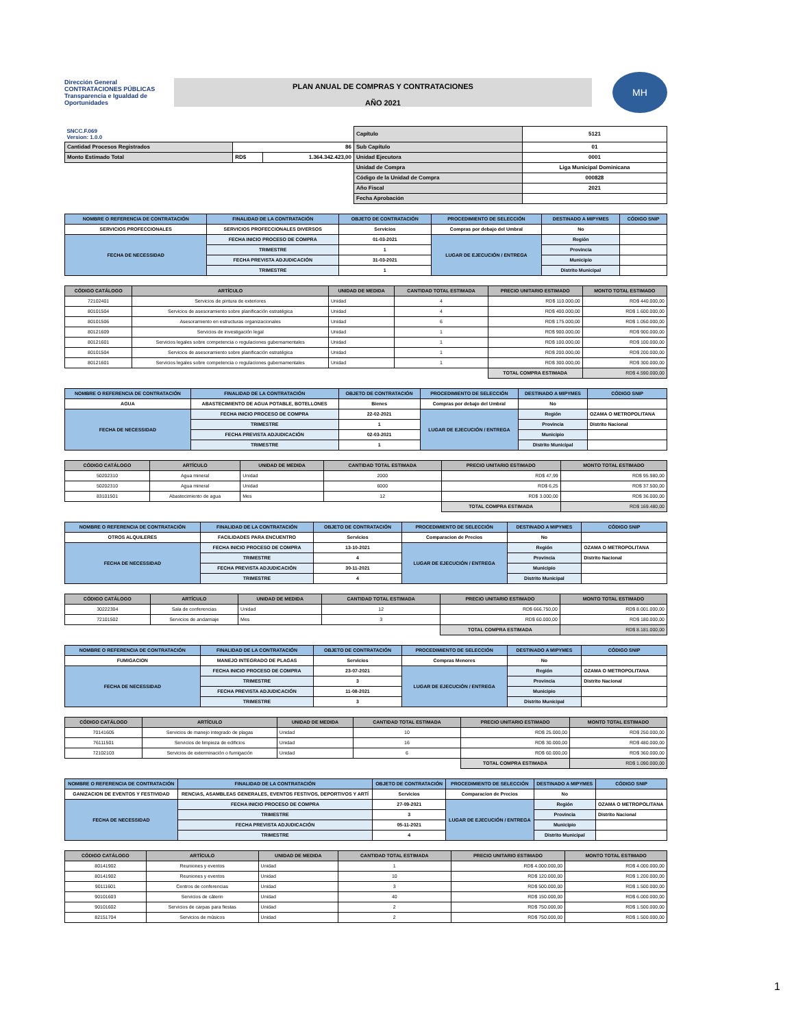Dirección General CONTRATACIONES PÚBLICAS
Transparencia e Igualdad de Oportunidades
PLAN ANUAL DE COMPRAS Y CONTRATACIONES
AÑO 2021
MH
| SNCC.F.069 Version: 1.0.0 | | | Capítulo | 5121 |
| Cantidad Procesos Registrados | 86 | | Sub Capítulo | 01 |
| Monto Estimado Total | RD$ | 1.364.342.423,00 | Unidad Ejecutora | 0001 |
| | | | Unidad de Compra | Liga Municipal Dominicana |
| | | | Código de la Unidad de Compra | 000828 |
| | | | Año Fiscal | 2021 |
| | | | Fecha Aprobación | |
| NOMBRE O REFERENCIA DE CONTRATACIÓN | FINALIDAD DE LA CONTRATACIÓN | OBJETO DE CONTRATACIÓN | PROCEDIMIENTO DE SELECCIÓN | DESTINADO A MIPYMES | CÓDIGO SNIP |
| --- | --- | --- | --- | --- | --- |
| SERVICIOS PROFECCIONALES | SERVICIOS PROFECCIONALES DIVERSOS | Servicios | Compras por debajo del Umbral | No | |
| FECHA DE NECESSIDAD | FECHA INICIO PROCESO DE COMPRA | 01-03-2021 | LUGAR DE EJECUCIÓN / ENTREGA | Región | |
| | TRIMESTRE | 1 | | Provincia | |
| | FECHA PREVISTA ADJUDICACIÓN | 31-03-2021 | | Municipio | |
| | TRIMESTRE | 1 | | Distrito Municipal | |
| CÓDIGO CATÁLOGO | ARTÍCULO | UNIDAD DE MEDIDA | CANTIDAD TOTAL ESTIMADA | PRECIO UNITARIO ESTIMADO | MONTO TOTAL ESTIMADO |
| --- | --- | --- | --- | --- | --- |
| 72102401 | Servicios de pintura de exteriores | Unidad | 4 | RD$ 110.000,00 | RD$ 440.000,00 |
| 80101504 | Servicios de asesoramiento sobre planificación estratégica | Unidad | 4 | RD$ 400.000,00 | RD$ 1.600.000,00 |
| 80101506 | Asesoramiento en estructuras organizacionales | Unidad | 6 | RD$ 175.000,00 | RD$ 1.050.000,00 |
| 80121609 | Servicios de investigación legal | Unidad | 1 | RD$ 900.000,00 | RD$ 900.000,00 |
| 80121601 | Servicios legales sobre competencia o regulaciones gubernamentales | Unidad | 1 | RD$ 100.000,00 | RD$ 100.000,00 |
| 80101504 | Servicios de asesoramiento sobre planificación estratégica | Unidad | 1 | RD$ 200.000,00 | RD$ 200.000,00 |
| 80121601 | Servicios legales sobre competencia o regulaciones gubernamentales | Unidad | 1 | RD$ 300.000,00 | RD$ 300.000,00 |
| | | | | TOTAL COMPRA ESTIMADA | RD$ 4.590.000,00 |
| NOMBRE O REFERENCIA DE CONTRATACIÓN | FINALIDAD DE LA CONTRATACIÓN | OBJETO DE CONTRATACIÓN | PROCEDIMIENTO DE SELECCIÓN | DESTINADO A MIPYMES | CÓDIGO SNIP |
| --- | --- | --- | --- | --- | --- |
| AGUA | ABASTECIMIENTO DE AGUA POTABLE, BOTELLONES | Bienes | Compras por debajo del Umbral | No | |
| FECHA DE NECESSIDAD | FECHA INICIO PROCESO DE COMPRA | 22-02-2021 | LUGAR DE EJECUCIÓN / ENTREGA | Región | OZAMA O METROPOLITANA |
| | TRIMESTRE | 1 | | Provincia | Distrito Nacional |
| | FECHA PREVISTA ADJUDICACIÓN | 02-03-2021 | | Municipio | |
| | TRIMESTRE | 1 | | Distrito Municipal | |
| CÓDIGO CATÁLOGO | ARTÍCULO | UNIDAD DE MEDIDA | CANTIDAD TOTAL ESTIMADA | PRECIO UNITARIO ESTIMADO | MONTO TOTAL ESTIMADO |
| --- | --- | --- | --- | --- | --- |
| 50202310 | Agua mineral | Unidad | 2000 | RD$ 47,99 | RD$ 95.980,00 |
| 50202310 | Agua mineral | Unidad | 6000 | RD$ 6,25 | RD$ 37.500,00 |
| 83101501 | Abastecimiento de agua | Mes | 12 | RD$ 3.000,00 | RD$ 36.000,00 |
| | | | | TOTAL COMPRA ESTIMADA | RD$ 169.480,00 |
| NOMBRE O REFERENCIA DE CONTRATACIÓN | FINALIDAD DE LA CONTRATACIÓN | OBJETO DE CONTRATACIÓN | PROCEDIMIENTO DE SELECCIÓN | DESTINADO A MIPYMES | CÓDIGO SNIP |
| --- | --- | --- | --- | --- | --- |
| OTROS ALQUILERES | FACILIDADES PARA ENCUENTRO | Servicios | Comparacion de Precios | No | |
| FECHA DE NECESSIDAD | FECHA INICIO PROCESO DE COMPRA | 13-10-2021 | LUGAR DE EJECUCIÓN / ENTREGA | Región | OZAMA O METROPOLITANA |
| | TRIMESTRE | 4 | | Provincia | Distrito Nacional |
| | FECHA PREVISTA ADJUDICACIÓN | 30-11-2021 | | Municipio | |
| | TRIMESTRE | 4 | | Distrito Municipal | |
| CÓDIGO CATÁLOGO | ARTÍCULO | UNIDAD DE MEDIDA | CANTIDAD TOTAL ESTIMADA | PRECIO UNITARIO ESTIMADO | MONTO TOTAL ESTIMADO |
| --- | --- | --- | --- | --- | --- |
| 30222304 | Sala de conferencias | Unidad | 12 | RD$ 666.750,00 | RD$ 8.001.000,00 |
| 72101502 | Servicios de andamiaje | Mes | 3 | RD$ 60.000,00 | RD$ 180.000,00 |
| | | | | TOTAL COMPRA ESTIMADA | RD$ 8.181.000,00 |
| NOMBRE O REFERENCIA DE CONTRATACIÓN | FINALIDAD DE LA CONTRATACIÓN | OBJETO DE CONTRATACIÓN | PROCEDIMIENTO DE SELECCIÓN | DESTINADO A MIPYMES | CÓDIGO SNIP |
| --- | --- | --- | --- | --- | --- |
| FUMIGACION | MANEJO INTEGRADO DE PLAGAS | Servicios | Compras Menores | No | |
| FECHA DE NECESSIDAD | FECHA INICIO PROCESO DE COMPRA | 23-07-2021 | LUGAR DE EJECUCIÓN / ENTREGA | Región | OZAMA O METROPOLITANA |
| | TRIMESTRE | 3 | | Provincia | Distrito Nacional |
| | FECHA PREVISTA ADJUDICACIÓN | 11-08-2021 | | Municipio | |
| | TRIMESTRE | 3 | | Distrito Municipal | |
| CÓDIGO CATÁLOGO | ARTÍCULO | UNIDAD DE MEDIDA | CANTIDAD TOTAL ESTIMADA | PRECIO UNITARIO ESTIMADO | MONTO TOTAL ESTIMADO |
| --- | --- | --- | --- | --- | --- |
| 70141605 | Servicios de manejo integrado de plagas | Unidad | 10 | RD$ 25.000,00 | RD$ 250.000,00 |
| 76111501 | Servicios de limpieza de edificios | Unidad | 16 | RD$ 30.000,00 | RD$ 480.000,00 |
| 72102103 | Servicios de exterminación o fumigación | Unidad | 6 | RD$ 60.000,00 | RD$ 360.000,00 |
| | | | | TOTAL COMPRA ESTIMADA | RD$ 1.090.000,00 |
| NOMBRE O REFERENCIA DE CONTRATACIÓN | FINALIDAD DE LA CONTRATACIÓN | OBJETO DE CONTRATACIÓN | PROCEDIMIENTO DE SELECCIÓN | DESTINADO A MIPYMES | CÓDIGO SNIP |
| --- | --- | --- | --- | --- | --- |
| GANIZACION DE EVENTOS Y FESTIVIDAD | RENCIAS, ASAMBLEAS GENERALES, EVENTOS FESTIVOS, DEPORTIVOS Y ARTÍ | Servicios | Comparacion de Precios | No | |
| FECHA DE NECESSIDAD | FECHA INICIO PROCESO DE COMPRA | 27-09-2021 | LUGAR DE EJECUCIÓN / ENTREGA | Región | OZAMA O METROPOLITANA |
| | TRIMESTRE | 3 | | Provincia | Distrito Nacional |
| | FECHA PREVISTA ADJUDICACIÓN | 05-11-2021 | | Municipio | |
| | TRIMESTRE | 4 | | Distrito Municipal | |
| CÓDIGO CATÁLOGO | ARTÍCULO | UNIDAD DE MEDIDA | CANTIDAD TOTAL ESTIMADA | PRECIO UNITARIO ESTIMADO | MONTO TOTAL ESTIMADO |
| --- | --- | --- | --- | --- | --- |
| 80141902 | Reuniones y eventos | Unidad | 1 | RD$ 4.000.000,00 | RD$ 4.000.000,00 |
| 80141902 | Reuniones y eventos | Unidad | 10 | RD$ 120.000,00 | RD$ 1.200.000,00 |
| 90111601 | Centros de conferencias | Unidad | 3 | RD$ 500.000,00 | RD$ 1.500.000,00 |
| 90101603 | Servicios de cáterin | Unidad | 40 | RD$ 150.000,00 | RD$ 6.000.000,00 |
| 90101602 | Servicios de carpas para fiestas | Unidad | 2 | RD$ 750.000,00 | RD$ 1.500.000,00 |
| 82151704 | Servicios de músicos | Unidad | 2 | RD$ 750.000,00 | RD$ 1.500.000,00 |
1